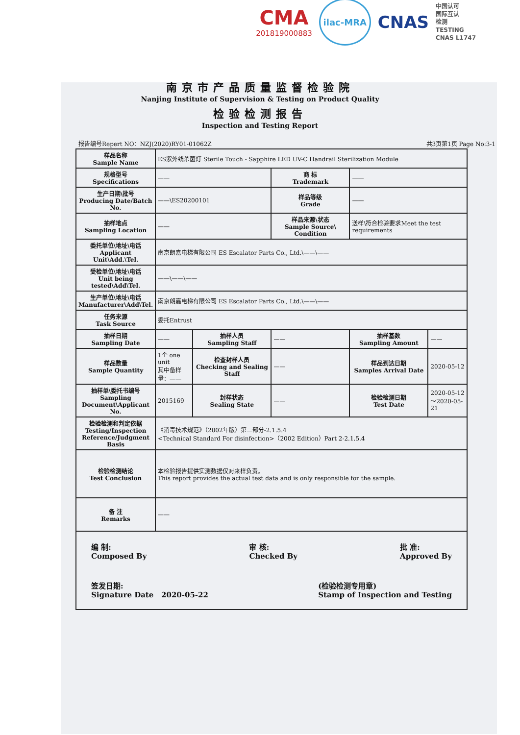CMA
201819000883
ilac-MRA
CNAS
中国认可
国际互认
检测
TESTING
CNAS L1747
南京市产品质量监督检验院
Nanjing Institute of Supervision & Testing on Product Quality
检验检测报告
Inspection and Testing Report
报告编号Repert NO：NZJ(2020)RY01-01062Z 共3页第1页 Page No:3-1
| 样品名称 Sample Name | ES紫外线杀菌灯 Sterile Touch - Sapphire LED UV-C Handrail Sterilization Module | | | | |
| 规格型号 Specifications | —— | | 商 标 Trademark | —— | |
| 生产日期\批号 Producing Date/Batch No. | ——\ES20200101 | | 样品等级 Grade | —— | |
| 抽样地点 Sampling Location | —— | | 样品来源\状态 Sample Source\ Condition | 送样\符合检验要求Meet the test requirements | |
| 委托单位\地址\电话 Applicant Unit\Add.\Tel. | 南京朗嘉电梯有限公司 ES Escalator Parts Co., Ltd.\——\—— | | | | |
| 受检单位\地址\电话 Unit being tested\Add\Tel. | ——\——\—— | | | | |
| 生产单位\地址\电话 Manufacturer\Add\Tel. | 南京朗嘉电梯有限公司 ES Escalator Parts Co., Ltd.\——\—— | | | | |
| 任务来源 Task Source | 委托Entrust | | | | |
| 抽样日期 Sampling Date | —— | 抽样人员 Sampling Staff | —— | 抽样基数 Sampling Amount | —— |
| 样品数量 Sample Quantity | 1个 one unit 其中备样量：—— | 检查封样人员 Checking and Sealing Staff | —— | 样品到达日期 Samples Arrival Date | 2020-05-12 |
| 抽样单\委托书编号 Sampling Document\Applicant No. | 2015169 | 封样状态 Sealing State | —— | 检验检测日期 Test Date | 2020-05-12～2020-05-21 |
| 检验检测和判定依据 Testing/Inspection Reference/Judgment Basis | 《消毒技术规范》（2002年版）第二部分-2.1.5.4 <Technical Standard For disinfection>（2002 Edition）Part 2-2.1.5.4 | | | | |
| 检验检测结论 Test Conclusion | 本检验报告提供实测数据仅对来样负责。 This report provides the actual test data and is only responsible for the sample. | | | | |
| 备 注 Remarks | —— | | | | |
| 编 制: Composed By 审 核: Checked By 批 准: Approved By 签发日期: Signature Date 2020-05-22 (检验检测专用章) Stamp of Inspection and Testing | | | | | |